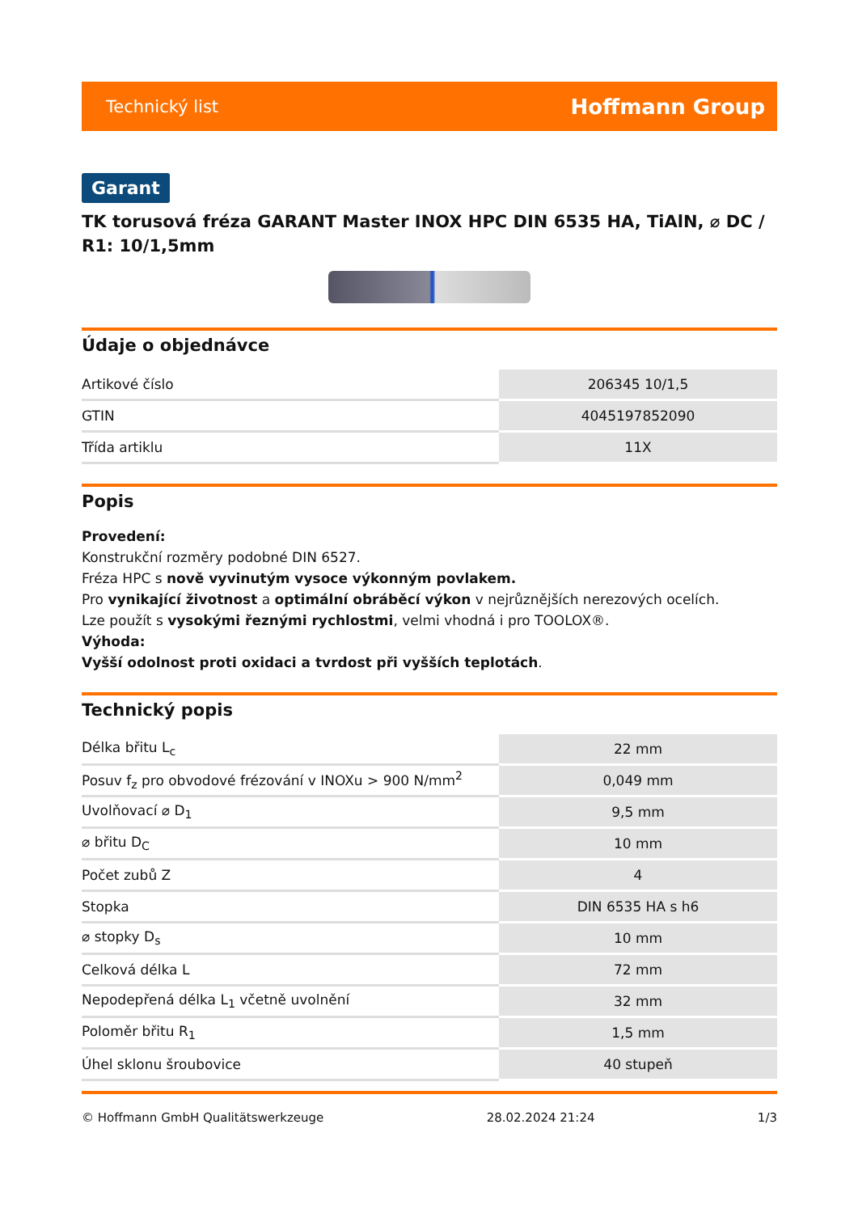Technický list Hoffmann Group
Garant
TK torusová fréza GARANT Master INOX HPC DIN 6535 HA, TiAlN, ⌀ DC / R1: 10/1,5mm
Údaje o objednávce
| Artikové číslo | 206345 10/1,5 |
| GTIN | 4045197852090 |
| Třída artiklu | 11X |
Popis
Provedení:
Konstrukční rozměry podobné DIN 6527.
Fréza HPC s nově vyvinutým vysoce výkonným povlakem.
Pro vynikající životnost a optimální obráběcí výkon v nejrůznějších nerezových ocelích.
Lze použít s vysokými řeznými rychlostmi, velmi vhodná i pro TOOLOX®.
Výhoda:
Vyšší odolnost proti oxidaci a tvrdost při vyšších teplotách.
Technický popis
| Délka břitu L<sub>c</sub> | 22 mm |
| Posuv f<sub>z</sub> pro obvodové frézování v INOXu > 900 N/mm<sup>2</sup> | 0,049 mm |
| Uvolňovací ⌀ D<sub>1</sub> | 9,5 mm |
| ⌀ břitu D<sub>C</sub> | 10 mm |
| Počet zubů Z | 4 |
| Stopka | DIN 6535 HA s h6 |
| ⌀ stopky D<sub>s</sub> | 10 mm |
| Celková délka L | 72 mm |
| Nepodepřená délka L<sub>1</sub> včetně uvolnění | 32 mm |
| Poloměr břitu R<sub>1</sub> | 1,5 mm |
| Úhel sklonu šroubovice | 40 stupeň |
© Hoffmann GmbH Qualitätswerkzeuge 28.02.2024 21:24 1/3